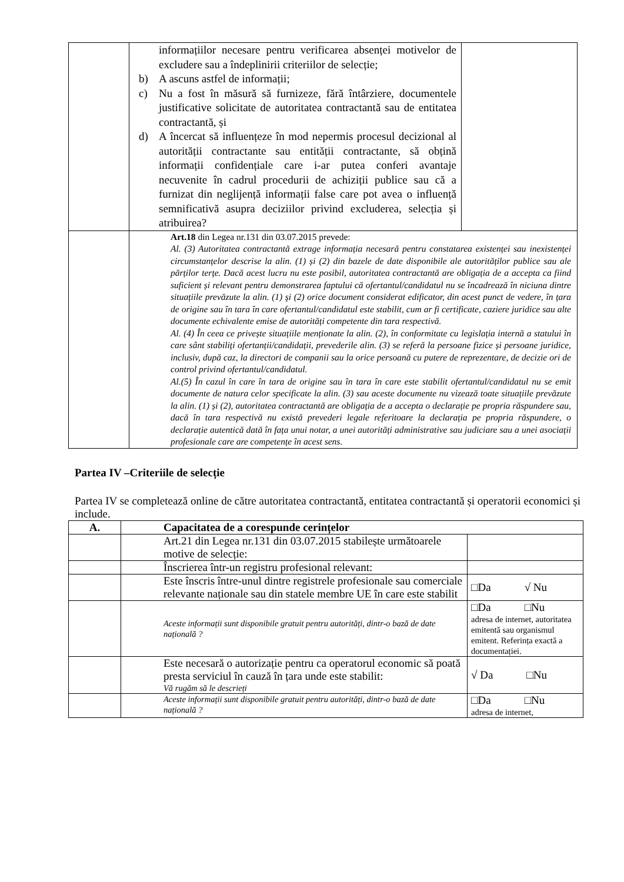| | informațiilor necesare pentru verificarea absenței motivelor de excludere sau a îndeplinirii criteriilor de selecție; b) A ascuns astfel de informații; c) Nu a fost în măsură să furnizeze, fără întârziere, documentele justificative solicitate de autoritatea contractantă sau de entitatea contractantă, și d) A încercat să influențeze în mod nepermis procesul decizional al autorității contractante sau entității contractante, să obțină informații confidențiale care i-ar putea conferi avantaje necuvenite în cadrul procedurii de achiziții publice sau că a furnizat din neglijență informații false care pot avea o influență semnificativă asupra deciziilor privind excluderea, selecția și atribuirea? | |
| | Art.18 din Legea nr.131 din 03.07.2015 prevede: Al. (3) Autoritatea contractantă extrage informația necesară pentru constatarea existenței sau inexistenței circumstanțelor descrise la alin. (1) și (2) din bazele de date disponibile ale autorităților publice sau ale părților terțe. Dacă acest lucru nu este posibil, autoritatea contractantă are obligația de a accepta ca fiind suficient și relevant pentru demonstrarea faptului că ofertantul/candidatul nu se încadrează în niciuna dintre situațiile prevăzute la alin. (1) şi (2) orice document considerat edificator, din acest punct de vedere, în țara de origine sau în tara în care ofertantul/candidatul este stabilit, cum ar fi certificate, caziere juridice sau alte documente echivalente emise de autorități competente din tara respectivă. Al. (4) În ceea ce privește situațiile menționate la alin. (2), în conformitate cu legislația internă a statului în care sânt stabiliți ofertanții/candidații, prevederile alin. (3) se referă la persoane fizice și persoane juridice, inclusiv, după caz, la directori de companii sau la orice persoană cu putere de reprezentare, de decizie ori de control privind ofertantul/candidatul. Al.(5) În cazul în care în tara de origine sau în tara în care este stabilit ofertantul/candidatul nu se emit documente de natura celor specificate la alin. (3) sau aceste documente nu vizează toate situațiile prevăzute la alin. (1) și (2), autoritatea contractantă are obligația de a accepta o declarație pe propria răspundere sau, dacă în tara respectivă nu există prevederi legale referitoare la declarația pe propria răspundere, o declarație autentică dată în fața unui notar, a unei autorități administrative sau judiciare sau a unei asociații profesionale care are competențe în acest sens. | |
Partea IV –Criteriile de selecție
Partea IV se completează online de către autoritatea contractantă, entitatea contractantă și operatorii economici și include.
| A. | Capacitatea de a corespunde cerințelor | |
| --- | --- | --- |
| | Art.21 din Legea nr.131 din 03.07.2015 stabilește următoarele motive de selecție: | |
| | Înscrierea într-un registru profesional relevant: | |
| | Este înscris între-unul dintre registrele profesionale sau comerciale relevante naționale sau din statele membre UE în care este stabilit | □Da √ Nu |
| | Aceste informații sunt disponibile gratuit pentru autorități, dintr-o bază de date națională ? | □Da □Nu adresa de internet, autoritatea emitentă sau organismul emitent. Referința exactă a documentației. |
| | Este necesară o autorizație pentru ca operatorul economic să poată presta serviciul în cauză în țara unde este stabilit: Vă rugăm să le descrieți | √ Da □Nu |
| | Aceste informații sunt disponibile gratuit pentru autorități, dintr-o bază de date națională ? | □Da □Nu adresa de internet, |